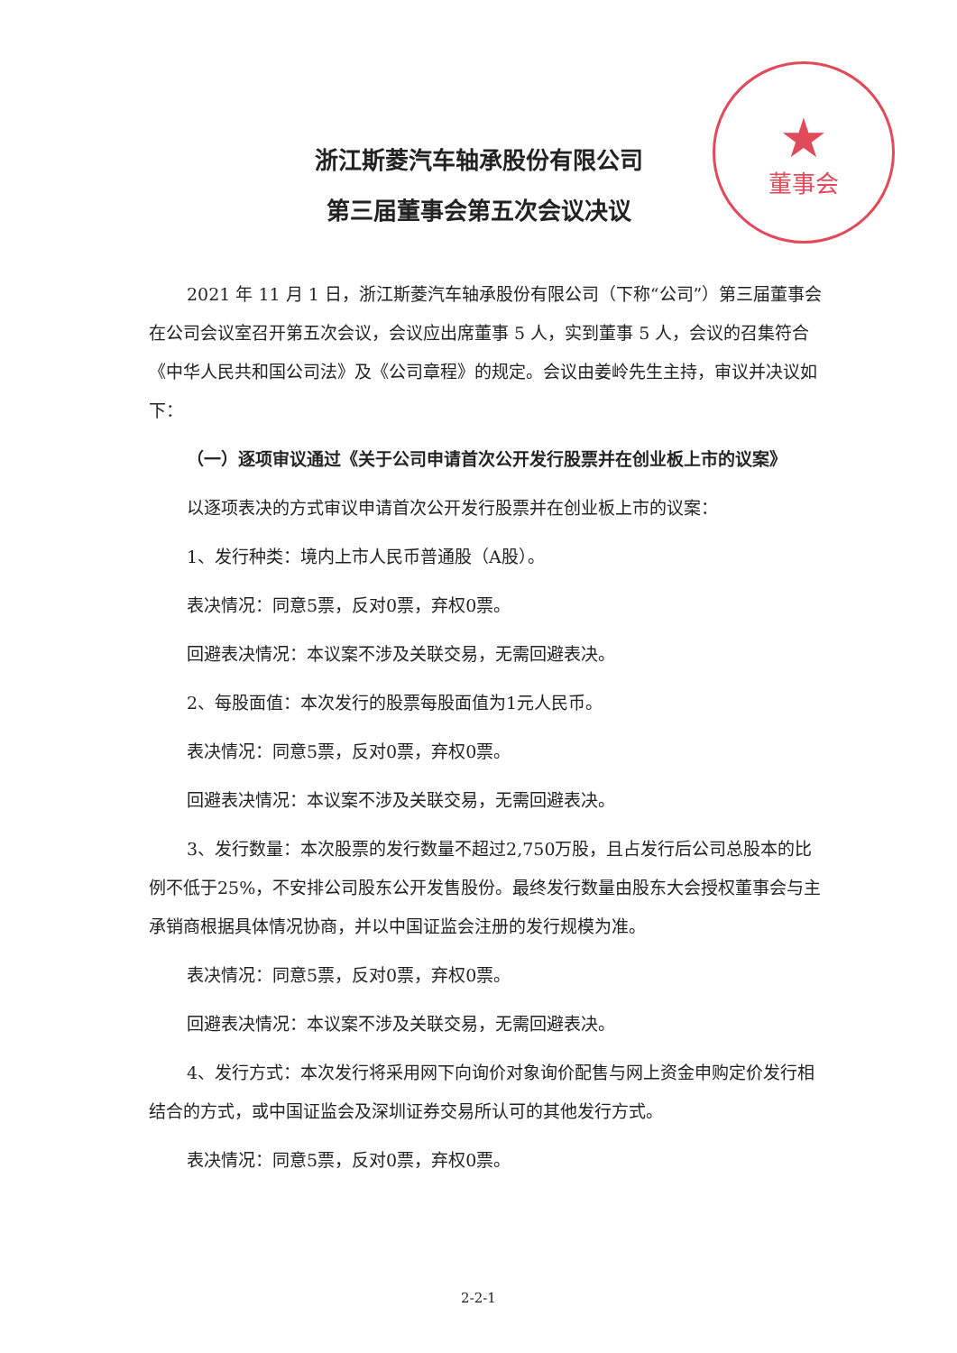★
董事会
浙江斯菱汽车轴承股份有限公司
第三届董事会第五次会议决议
2021 年 11 月 1 日，浙江斯菱汽车轴承股份有限公司（下称“公司”）第三届董事会在公司会议室召开第五次会议，会议应出席董事 5 人，实到董事 5 人，会议的召集符合《中华人民共和国公司法》及《公司章程》的规定。会议由姜岭先生主持，审议并决议如下：
（一）逐项审议通过《关于公司申请首次公开发行股票并在创业板上市的议案》
以逐项表决的方式审议申请首次公开发行股票并在创业板上市的议案：
1、发行种类：境内上市人民币普通股（A股）。
表决情况：同意5票，反对0票，弃权0票。
回避表决情况：本议案不涉及关联交易，无需回避表决。
2、每股面值：本次发行的股票每股面值为1元人民币。
表决情况：同意5票，反对0票，弃权0票。
回避表决情况：本议案不涉及关联交易，无需回避表决。
3、发行数量：本次股票的发行数量不超过2,750万股，且占发行后公司总股本的比例不低于25%，不安排公司股东公开发售股份。最终发行数量由股东大会授权董事会与主承销商根据具体情况协商，并以中国证监会注册的发行规模为准。
表决情况：同意5票，反对0票，弃权0票。
回避表决情况：本议案不涉及关联交易，无需回避表决。
4、发行方式：本次发行将采用网下向询价对象询价配售与网上资金申购定价发行相结合的方式，或中国证监会及深圳证券交易所认可的其他发行方式。
表决情况：同意5票，反对0票，弃权0票。
2-2-1